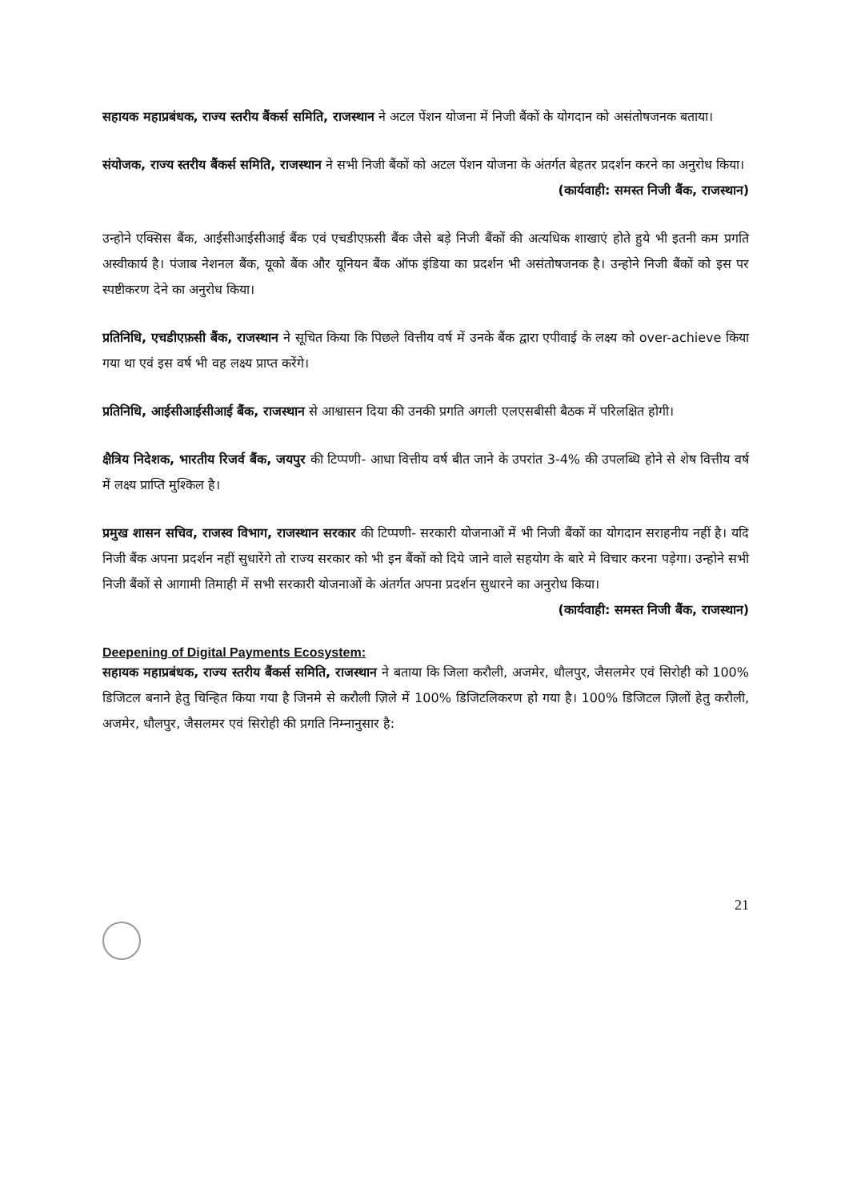सहायक महाप्रबंधक, राज्य स्तरीय बैंकर्स समिति, राजस्थान ने अटल पेंशन योजना में निजी बैंकों के योगदान को असंतोषजनक बताया।
संयोजक, राज्य स्तरीय बैंकर्स समिति, राजस्थान ने सभी निजी बैंकों को अटल पेंशन योजना के अंतर्गत बेहतर प्रदर्शन करने का अनुरोध किया।
(कार्यवाही: समस्त निजी बैंक, राजस्थान)
उन्होने एक्सिस बैंक, आईसीआईसीआई बैंक एवं एचडीएफ़सी बैंक जैसे बड़े निजी बैंकों की अत्यधिक शाखाएं होते हुये भी इतनी कम प्रगति अस्वीकार्य है। पंजाब नेशनल बैंक, यूको बैंक और यूनियन बैंक ऑफ इंडिया का प्रदर्शन भी असंतोषजनक है। उन्होने निजी बैंकों को इस पर स्पष्टीकरण देने का अनुरोध किया।
प्रतिनिधि, एचडीएफ़सी बैंक, राजस्थान ने सूचित किया कि पिछले वित्तीय वर्ष में उनके बैंक द्वारा एपीवाई के लक्ष्य को over-achieve किया गया था एवं इस वर्ष भी वह लक्ष्य प्राप्त करेंगे।
प्रतिनिधि, आईसीआईसीआई बैंक, राजस्थान से आश्वासन दिया की उनकी प्रगति अगली एलएसबीसी बैठक में परिलक्षित होगी।
क्षैत्रिय निदेशक, भारतीय रिजर्व बैंक, जयपुर की टिप्पणी- आधा वित्तीय वर्ष बीत जाने के उपरांत 3-4% की उपलब्धि होने से शेष वित्तीय वर्ष में लक्ष्य प्राप्ति मुश्किल है।
प्रमुख शासन सचिव, राजस्व विभाग, राजस्थान सरकार की टिप्पणी- सरकारी योजनाओं में भी निजी बैंकों का योगदान सराहनीय नहीं है। यदि निजी बैंक अपना प्रदर्शन नहीं सुधारेंगे तो राज्य सरकार को भी इन बैंकों को दिये जाने वाले सहयोग के बारे मे विचार करना पड़ेगा। उन्होने सभी निजी बैंकों से आगामी तिमाही में सभी सरकारी योजनाओं के अंतर्गत अपना प्रदर्शन सुधारने का अनुरोध किया।
(कार्यवाही: समस्त निजी बैंक, राजस्थान)
Deepening of Digital Payments Ecosystem:
सहायक महाप्रबंधक, राज्य स्तरीय बैंकर्स समिति, राजस्थान ने बताया कि जिला करौली, अजमेर, धौलपुर, जैसलमेर एवं सिरोही को 100% डिजिटल बनाने हेतु चिन्हित किया गया है जिनमे से करौली ज़िले में 100% डिजिटलिकरण हो गया है। 100% डिजिटल ज़िलों हेतु करौली, अजमेर, धौलपुर, जैसलमर एवं सिरोही की प्रगति निम्नानुसार है:
21